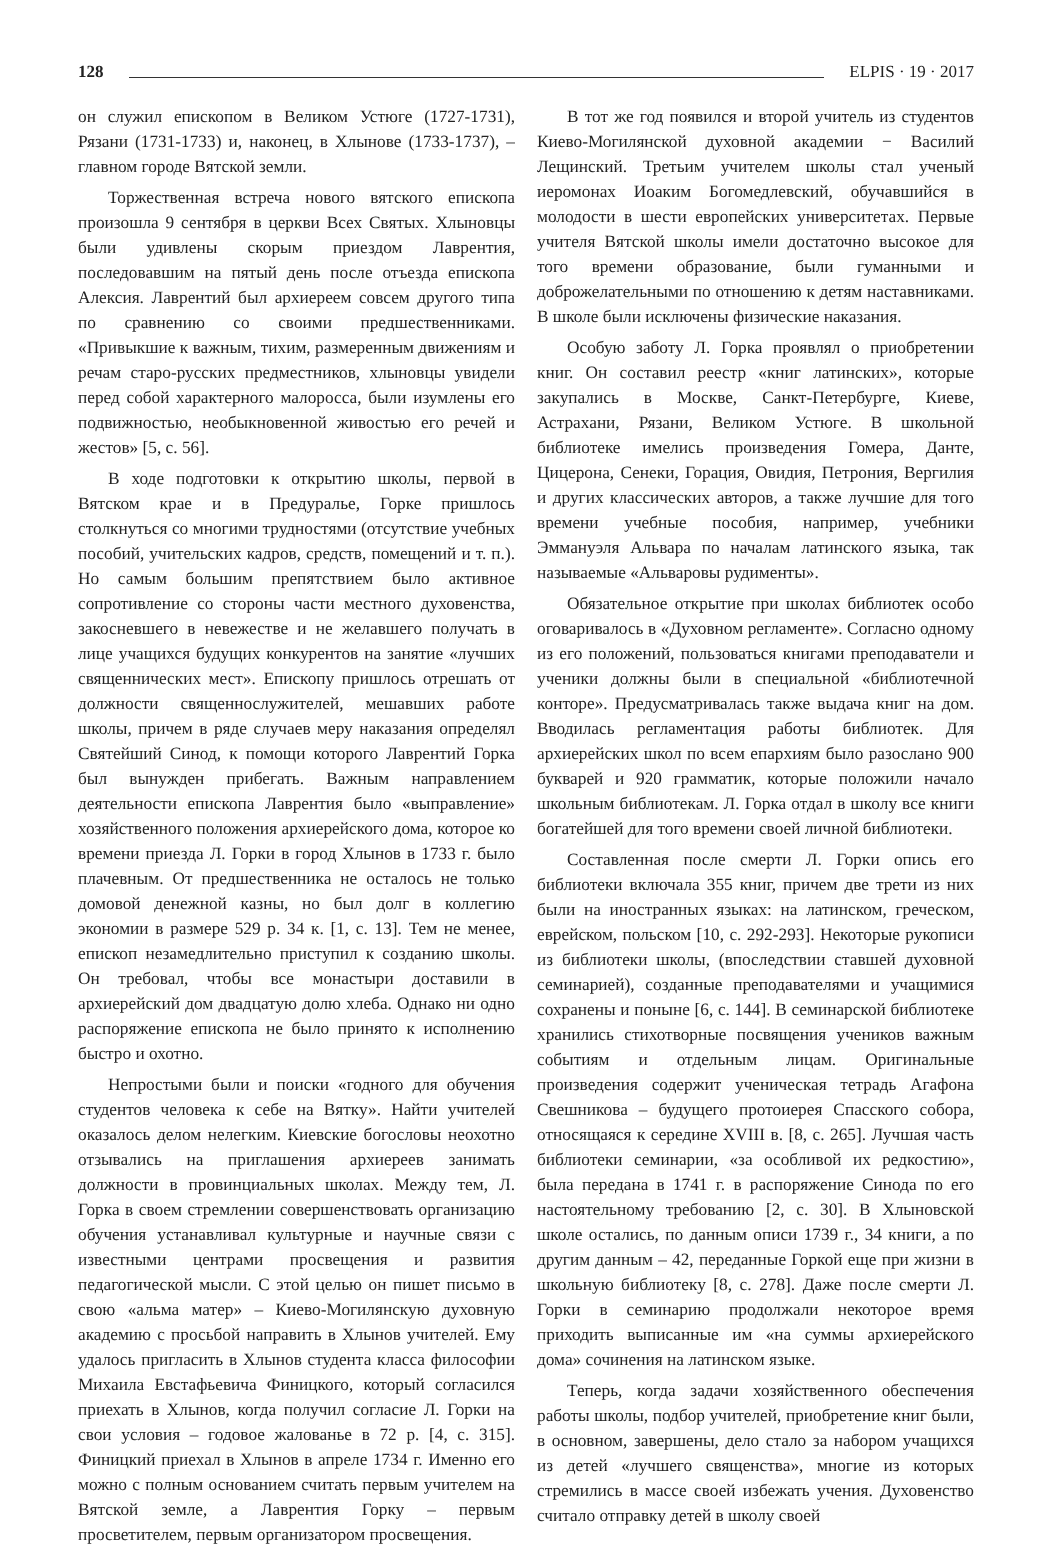128 ELPIS · 19 · 2017
он служил епископом в Великом Устюге (1727-1731), Рязани (1731-1733) и, наконец, в Хлынове (1733-1737), – главном городе Вятской земли.
Торжественная встреча нового вятского епископа произошла 9 сентября в церкви Всех Святых. Хлыновцы были удивлены скорым приездом Лаврентия, последовавшим на пятый день после отъезда епископа Алексия. Лаврентий был архиереем совсем другого типа по сравнению со своими предшественниками. «Привыкшие к важным, тихим, размеренным движениям и речам старо-русских предместников, хлыновцы увидели перед собой характерного малоросса, были изумлены его подвижностью, необыкновенной живостью его речей и жестов» [5, с. 56].
В ходе подготовки к открытию школы, первой в Вятском крае и в Предуралье, Горке пришлось столкнуться со многими трудностями (отсутствие учебных пособий, учительских кадров, средств, помещений и т. п.). Но самым большим препятствием было активное сопротивление со стороны части местного духовенства, закосневшего в невежестве и не желавшего получать в лице учащихся будущих конкурентов на занятие «лучших священнических мест». Епископу пришлось отрешать от должности священнослужителей, мешавших работе школы, причем в ряде случаев меру наказания определял Святейший Синод, к помощи которого Лаврентий Горка был вынужден прибегать. Важным направлением деятельности епископа Лаврентия было «выправление» хозяйственного положения архиерейского дома, которое ко времени приезда Л. Горки в город Хлынов в 1733 г. было плачевным. От предшественника не осталось не только домовой денежной казны, но был долг в коллегию экономии в размере 529 р. 34 к. [1, с. 13]. Тем не менее, епископ незамедлительно приступил к созданию школы. Он требовал, чтобы все монастыри доставили в архиерейский дом двадцатую долю хлеба. Однако ни одно распоряжение епископа не было принято к исполнению быстро и охотно.
Непростыми были и поиски «годного для обучения студентов человека к себе на Вятку». Найти учителей оказалось делом нелегким. Киевские богословы неохотно отзывались на приглашения архиереев занимать должности в провинциальных школах. Между тем, Л. Горка в своем стремлении совершенствовать организацию обучения устанавливал культурные и научные связи с известными центрами просвещения и развития педагогической мысли. С этой целью он пишет письмо в свою «альма матер» – Киево-Могилянскую духовную академию с просьбой направить в Хлынов учителей. Ему удалось пригласить в Хлынов студента класса философии Михаила Евстафьевича Финицкого, который согласился приехать в Хлынов, когда получил согласие Л. Горки на свои условия – годовое жалованье в 72 р. [4, с. 315]. Финицкий приехал в Хлынов в апреле 1734 г. Именно его можно с полным основанием считать первым учителем на Вятской земле, а Лаврентия Горку – первым просветителем, первым организатором просвещения.
В тот же год появился и второй учитель из студентов Киево-Могилянской духовной академии − Василий Лещинский. Третьим учителем школы стал ученый иеромонах Иоаким Богомедлевский, обучавшийся в молодости в шести европейских университетах. Первые учителя Вятской школы имели достаточно высокое для того времени образование, были гуманными и доброжелательными по отношению к детям наставниками. В школе были исключены физические наказания.
Особую заботу Л. Горка проявлял о приобретении книг. Он составил реестр «книг латинских», которые закупались в Москве, Санкт-Петербурге, Киеве, Астрахани, Рязани, Великом Устюге. В школьной библиотеке имелись произведения Гомера, Данте, Цицерона, Сенеки, Горация, Овидия, Петрония, Вергилия и других классических авторов, а также лучшие для того времени учебные пособия, например, учебники Эммануэля Альвара по началам латинского языка, так называемые «Альваровы рудименты».
Обязательное открытие при школах библиотек особо оговаривалось в «Духовном регламенте». Согласно одному из его положений, пользоваться книгами преподаватели и ученики должны были в специальной «библиотечной конторе». Предусматривалась также выдача книг на дом. Вводилась регламентация работы библиотек. Для архиерейских школ по всем епархиям было разослано 900 букварей и 920 грамматик, которые положили начало школьным библиотекам. Л. Горка отдал в школу все книги богатейшей для того времени своей личной библиотеки.
Составленная после смерти Л. Горки опись его библиотеки включала 355 книг, причем две трети из них были на иностранных языках: на латинском, греческом, еврейском, польском [10, с. 292-293]. Некоторые рукописи из библиотеки школы, (впоследствии ставшей духовной семинарией), созданные преподавателями и учащимися сохранены и поныне [6, с. 144]. В семинарской библиотеке хранились стихотворные посвящения учеников важным событиям и отдельным лицам. Оригинальные произведения содержит ученическая тетрадь Агафона Свешникова – будущего протоиерея Спасского собора, относящаяся к середине XVIII в. [8, с. 265]. Лучшая часть библиотеки семинарии, «за особливой их редкостию», была передана в 1741 г. в распоряжение Синода по его настоятельному требованию [2, с. 30]. В Хлыновской школе остались, по данным описи 1739 г., 34 книги, а по другим данным – 42, переданные Горкой еще при жизни в школьную библиотеку [8, с. 278]. Даже после смерти Л. Горки в семинарию продолжали некоторое время приходить выписанные им «на суммы архиерейского дома» сочинения на латинском языке.
Теперь, когда задачи хозяйственного обеспечения работы школы, подбор учителей, приобретение книг были, в основном, завершены, дело стало за набором учащихся из детей «лучшего священства», многие из которых стремились в массе своей избежать учения. Духовенство считало отправку детей в школу своей